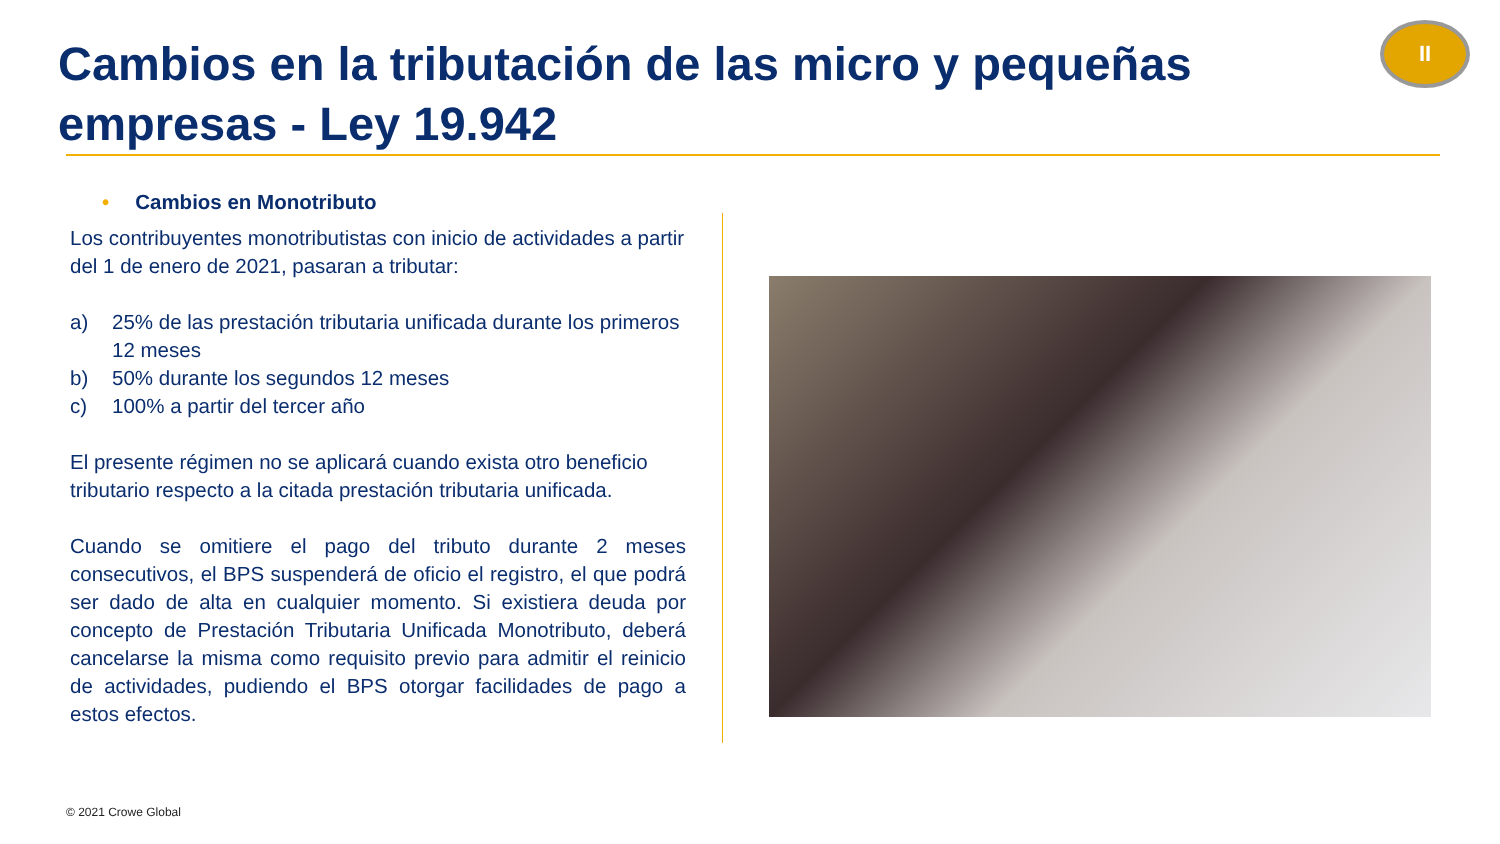Cambios en la tributación de las micro y pequeñas empresas - Ley 19.942
II
• Cambios en Monotributo
Los contribuyentes monotributistas con inicio de actividades a partir del 1 de enero de 2021, pasaran a tributar:
a) 25% de las prestación tributaria unificada durante los primeros 12 meses
b) 50% durante los segundos 12 meses
c) 100% a partir del tercer año
El presente régimen no se aplicará cuando exista otro beneficio tributario respecto a la citada prestación tributaria unificada.
Cuando se omitiere el pago del tributo durante 2 meses consecutivos, el BPS suspenderá de oficio el registro, el que podrá ser dado de alta en cualquier momento. Si existiera deuda por concepto de Prestación Tributaria Unificada Monotributo, deberá cancelarse la misma como requisito previo para admitir el reinicio de actividades, pudiendo el BPS otorgar facilidades de pago a estos efectos.
© 2021 Crowe Global